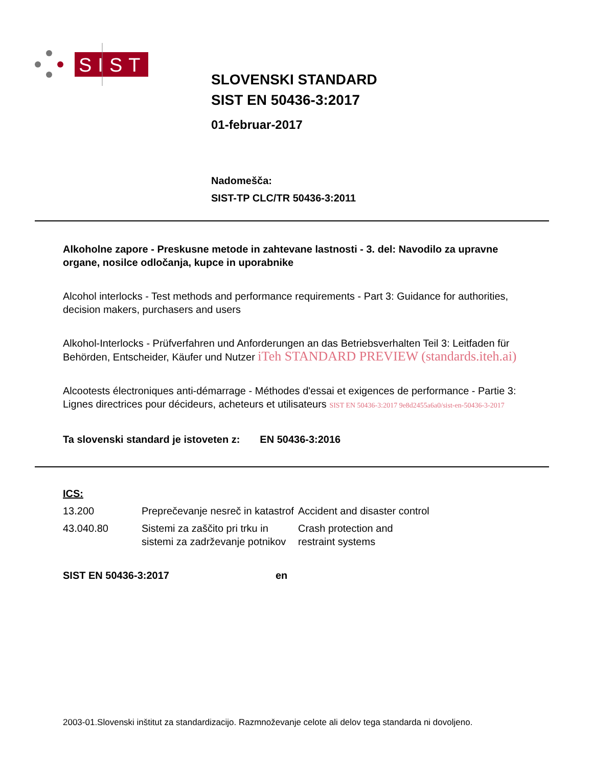SIST
SLOVENSKI STANDARD
SIST EN 50436-3:2017
01-februar-2017
Nadomešča:
SIST-TP CLC/TR 50436-3:2011
Alkoholne zapore - Preskusne metode in zahtevane lastnosti - 3. del: Navodilo za upravne organe, nosilce odločanja, kupce in uporabnike
Alcohol interlocks - Test methods and performance requirements - Part 3: Guidance for authorities, decision makers, purchasers and users
Alkohol-Interlocks - Prüfverfahren und Anforderungen an das Betriebsverhalten Teil 3: Leitfaden für Behörden, Entscheider, Käufer und Nutzer iTeh STANDARD PREVIEW (standards.iteh.ai)
Alcootests électroniques anti-démarrage - Méthodes d'essai et exigences de performance - Partie 3: Lignes directrices pour décideurs, acheteurs et utilisateurs SIST EN 50436-3:2017 9e8d2455a6a0/sist-en-50436-3-2017
Ta slovenski standard je istoveten z: EN 50436-3:2016
ICS:
| 13.200 | Preprečevanje nesreč in katastrof | Accident and disaster control |
| 43.040.80 | Sistemi za zaščito pri trku in sistemi za zadrževanje potnikov | Crash protection and restraint systems |
SIST EN 50436-3:2017 en
2003-01.Slovenski inštitut za standardizacijo. Razmnoževanje celote ali delov tega standarda ni dovoljeno.